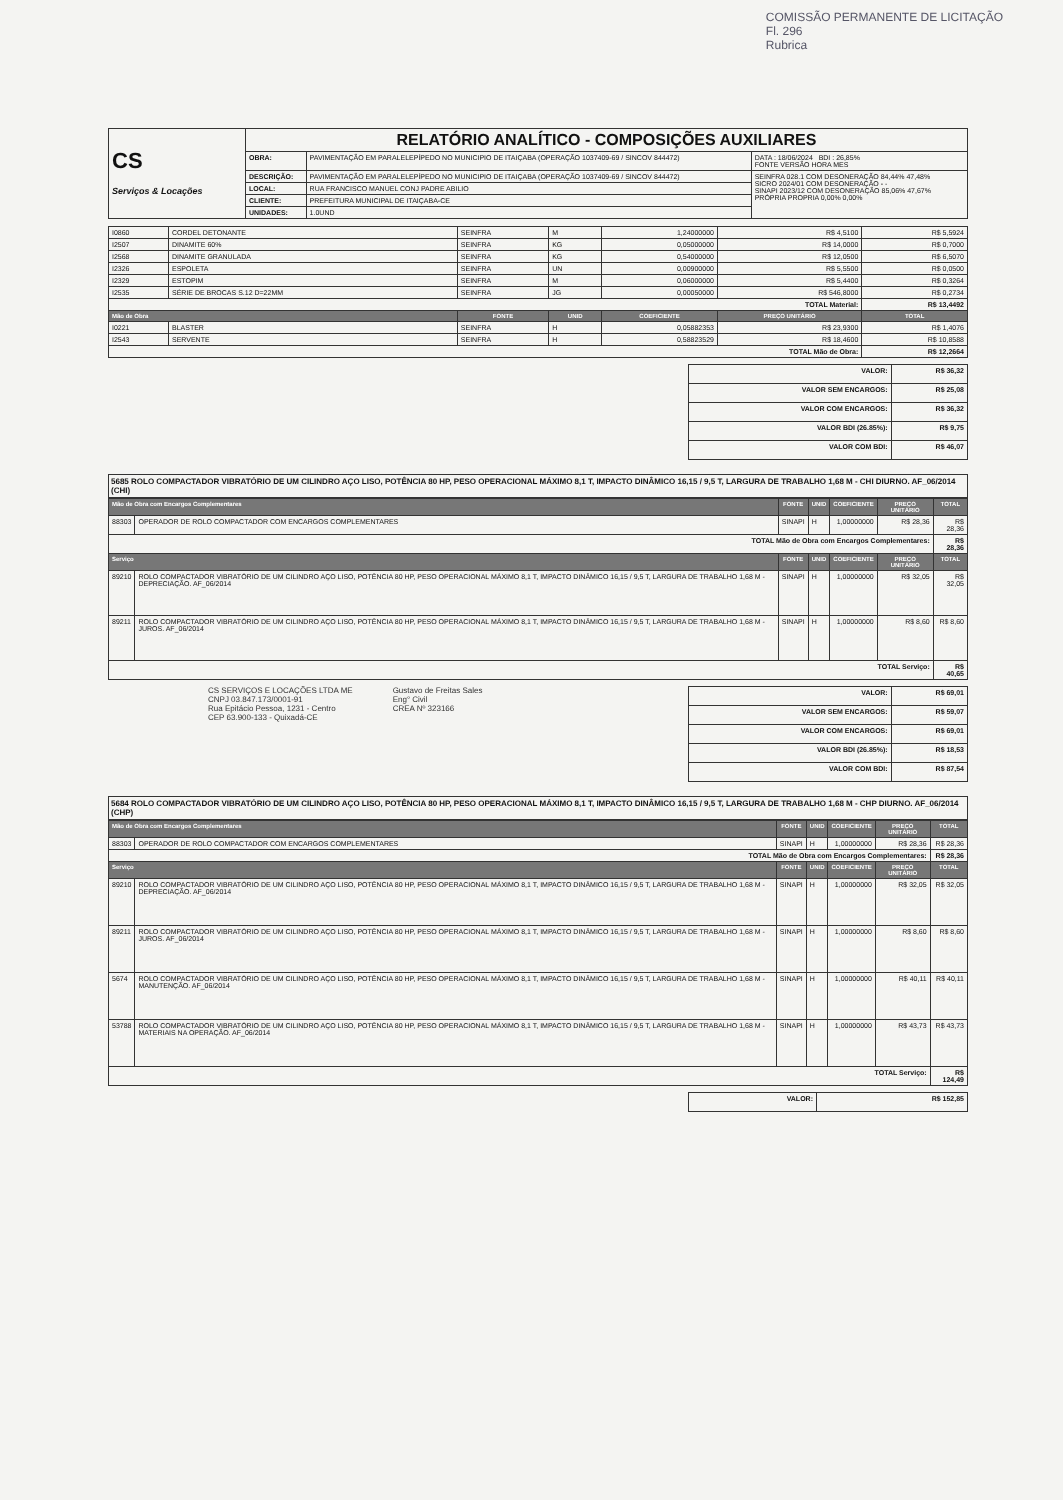COMISSÃO PERMANENTE DE LICITAÇÃO
Fl. 296
Rubrica
| CS Serviços & Locações | RELATÓRIO ANALÍTICO - COMPOSIÇÕES AUXILIARES | | |
| | OBRA: | PAVIMENTAÇÃO EM PARALELEPÍPEDO NO MUNICIPIO DE ITAIÇABA (OPERAÇÃO 1037409-69 / SINCOV 844472) | DATA : 18/06/2024 BDI : 26,85% FONTE VERSÃO HORA MES |
| | DESCRIÇÃO: | PAVIMENTAÇÃO EM PARALELEPÍPEDO NO MUNICIPIO DE ITAIÇABA (OPERAÇÃO 1037409-69 / SINCOV 844472) | SEINFRA 028.1 COM DESONERAÇÃO 84,44% 47,48% SICRO 2024/01 COM DESONERAÇÃO - - SINAPI 2023/12 COM DESONERAÇÃO 85,06% 47,67% PRÓPRIA PROPRIA 0,00% 0,00% |
| | LOCAL: | RUA FRANCISCO MANUEL CONJ PADRE ABILIO | |
| | CLIENTE: | PREFEITURA MUNICIPAL DE ITAIÇABA-CE | |
| | UNIDADES: | 1.0UND | |
| I0860 | CORDEL DETONANTE | SEINFRA | M | 1,24000000 | R$ 4,5100 | R$ 5,5924 |
| I2507 | DINAMITE 60% | SEINFRA | KG | 0,05000000 | R$ 14,0000 | R$ 0,7000 |
| I2568 | DINAMITE GRANULADA | SEINFRA | KG | 0,54000000 | R$ 12,0500 | R$ 6,5070 |
| I2326 | ESPOLETA | SEINFRA | UN | 0,00900000 | R$ 5,5500 | R$ 0,0500 |
| I2329 | ESTOPIM | SEINFRA | M | 0,06000000 | R$ 5,4400 | R$ 0,3264 |
| I2535 | SÉRIE DE BROCAS S.12 D=22MM | SEINFRA | JG | 0,00050000 | R$ 546,8000 | R$ 0,2734 |
| TOTAL Material: | | | | | | R$ 13,4492 |
| Mão de Obra | | FONTE | UNID | COEFICIENTE | PREÇO UNITÁRIO | TOTAL |
| I0221 | BLASTER | SEINFRA | H | 0,05882353 | R$ 23,9300 | R$ 1,4076 |
| I2543 | SERVENTE | SEINFRA | H | 0,58823529 | R$ 18,4600 | R$ 10,8588 |
| TOTAL Mão de Obra: | | | | | | R$ 12,2664 |
| VALOR: | R$ 36,32 |
| VALOR SEM ENCARGOS: | R$ 25,08 |
| VALOR COM ENCARGOS: | R$ 36,32 |
| VALOR BDI (26.85%): | R$ 9,75 |
| VALOR COM BDI: | R$ 46,07 |
5685 ROLO COMPACTADOR VIBRATÓRIO DE UM CILINDRO AÇO LISO, POTÊNCIA 80 HP, PESO OPERACIONAL MÁXIMO 8,1 T, IMPACTO DINÂMICO 16,15 / 9,5 T, LARGURA DE TRABALHO 1,68 M - CHI DIURNO. AF_06/2014 (CHI)
| Mão de Obra com Encargos Complementares | | FONTE | UNID | COEFICIENTE | PREÇO UNITÁRIO | TOTAL |
| --- | --- | --- | --- | --- | --- | --- |
| 88303 | OPERADOR DE ROLO COMPACTADOR COM ENCARGOS COMPLEMENTARES | SINAPI | H | 1,00000000 | R$ 28,36 | R$ 28,36 |
| TOTAL Mão de Obra com Encargos Complementares: | | | | | | R$ 28,36 |
| Serviço | | FONTE | UNID | COEFICIENTE | PREÇO UNITÁRIO | TOTAL |
| 89210 | ROLO COMPACTADOR VIBRATÓRIO DE UM CILINDRO AÇO LISO, POTÊNCIA 80 HP, PESO OPERACIONAL MÁXIMO 8,1 T, IMPACTO DINÂMICO 16,15 / 9,5 T, LARGURA DE TRABALHO 1,68 M - DEPRECIAÇÃO. AF_06/2014 | SINAPI | H | 1,00000000 | R$ 32,05 | R$ 32,05 |
| 89211 | ROLO COMPACTADOR VIBRATÓRIO DE UM CILINDRO AÇO LISO, POTÊNCIA 80 HP, PESO OPERACIONAL MÁXIMO 8,1 T, IMPACTO DINÂMICO 16,15 / 9,5 T, LARGURA DE TRABALHO 1,68 M - JUROS. AF_06/2014 | SINAPI | H | 1,00000000 | R$ 8,60 | R$ 8,60 |
| TOTAL Serviço: | | | | | | R$ 40,65 |
CS SERVIÇOS E LOCAÇÕES LTDA ME
CNPJ 03.847.173/0001-91
Rua Epitácio Pessoa, 1231 - Centro
CEP 63.900-133 - Quixadá-CE
Gustavo de Freitas Sales
Eng° Civil
CREA Nº 323166
| VALOR: | R$ 69,01 |
| VALOR SEM ENCARGOS: | R$ 59,07 |
| VALOR COM ENCARGOS: | R$ 69,01 |
| VALOR BDI (26.85%): | R$ 18,53 |
| VALOR COM BDI: | R$ 87,54 |
5684 ROLO COMPACTADOR VIBRATÓRIO DE UM CILINDRO AÇO LISO, POTÊNCIA 80 HP, PESO OPERACIONAL MÁXIMO 8,1 T, IMPACTO DINÂMICO 16,15 / 9,5 T, LARGURA DE TRABALHO 1,68 M - CHP DIURNO. AF_06/2014 (CHP)
| Mão de Obra com Encargos Complementares | | FONTE | UNID | COEFICIENTE | PREÇO UNITÁRIO | TOTAL |
| --- | --- | --- | --- | --- | --- | --- |
| 88303 | OPERADOR DE ROLO COMPACTADOR COM ENCARGOS COMPLEMENTARES | SINAPI | H | 1,00000000 | R$ 28,36 | R$ 28,36 |
| TOTAL Mão de Obra com Encargos Complementares: | | | | | | R$ 28,36 |
| Serviço | | FONTE | UNID | COEFICIENTE | PREÇO UNITÁRIO | TOTAL |
| 89210 | ROLO COMPACTADOR VIBRATÓRIO DE UM CILINDRO AÇO LISO, POTÊNCIA 80 HP, PESO OPERACIONAL MÁXIMO 8,1 T, IMPACTO DINÂMICO 16,15 / 9,5 T, LARGURA DE TRABALHO 1,68 M - DEPRECIAÇÃO. AF_06/2014 | SINAPI | H | 1,00000000 | R$ 32,05 | R$ 32,05 |
| 89211 | ROLO COMPACTADOR VIBRATÓRIO DE UM CILINDRO AÇO LISO, POTÊNCIA 80 HP, PESO OPERACIONAL MÁXIMO 8,1 T, IMPACTO DINÂMICO 16,15 / 9,5 T, LARGURA DE TRABALHO 1,68 M - JUROS. AF_06/2014 | SINAPI | H | 1,00000000 | R$ 8,60 | R$ 8,60 |
| 5674 | ROLO COMPACTADOR VIBRATÓRIO DE UM CILINDRO AÇO LISO, POTÊNCIA 80 HP, PESO OPERACIONAL MÁXIMO 8,1 T, IMPACTO DINÂMICO 16,15 / 9,5 T, LARGURA DE TRABALHO 1,68 M - MANUTENÇÃO. AF_06/2014 | SINAPI | H | 1,00000000 | R$ 40,11 | R$ 40,11 |
| 53788 | ROLO COMPACTADOR VIBRATÓRIO DE UM CILINDRO AÇO LISO, POTÊNCIA 80 HP, PESO OPERACIONAL MÁXIMO 8,1 T, IMPACTO DINÂMICO 16,15 / 9,5 T, LARGURA DE TRABALHO 1,68 M - MATERIAIS NA OPERAÇÃO. AF_06/2014 | SINAPI | H | 1,00000000 | R$ 43,73 | R$ 43,73 |
| TOTAL Serviço: | | | | | | R$ 124,49 |
| VALOR: | R$ 152,85 |